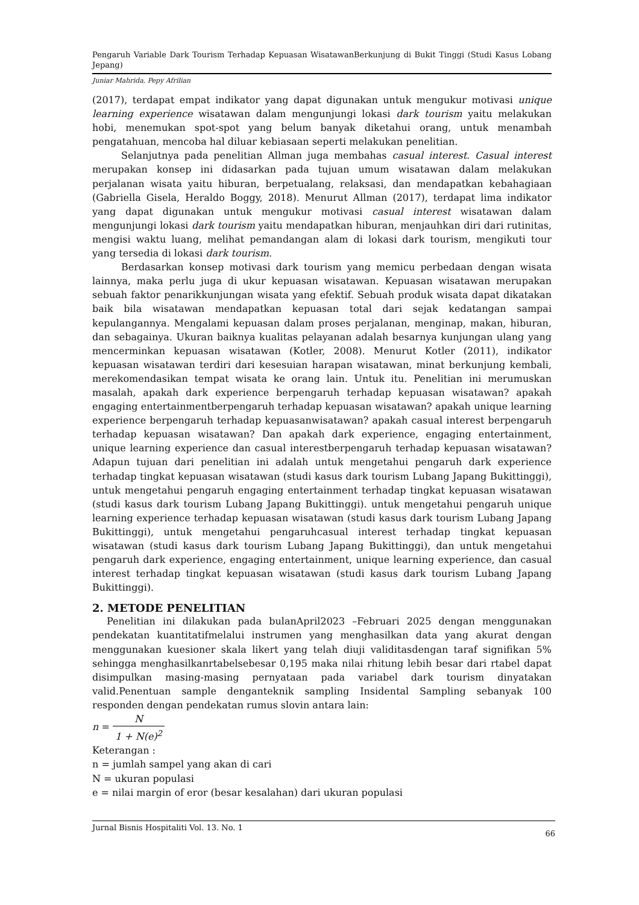Pengaruh Variable Dark Tourism Terhadap Kepuasan WisatawanBerkunjung di Bukit Tinggi (Studi Kasus Lobang Jepang)
Juniar Mahrida, Pepy Afrilian
(2017), terdapat empat indikator yang dapat digunakan untuk mengukur motivasi unique learning experience wisatawan dalam mengunjungi lokasi dark tourism yaitu melakukan hobi, menemukan spot-spot yang belum banyak diketahui orang, untuk menambah pengatahuan, mencoba hal diluar kebiasaan seperti melakukan penelitian.
Selanjutnya pada penelitian Allman juga membahas casual interest. Casual interest merupakan konsep ini didasarkan pada tujuan umum wisatawan dalam melakukan perjalanan wisata yaitu hiburan, berpetualang, relaksasi, dan mendapatkan kebahagiaan (Gabriella Gisela, Heraldo Boggy, 2018). Menurut Allman (2017), terdapat lima indikator yang dapat digunakan untuk mengukur motivasi casual interest wisatawan dalam mengunjungi lokasi dark tourism yaitu mendapatkan hiburan, menjauhkan diri dari rutinitas, mengisi waktu luang, melihat pemandangan alam di lokasi dark tourism, mengikuti tour yang tersedia di lokasi dark tourism.
Berdasarkan konsep motivasi dark tourism yang memicu perbedaan dengan wisata lainnya, maka perlu juga di ukur kepuasan wisatawan. Kepuasan wisatawan merupakan sebuah faktor penarikkunjungan wisata yang efektif. Sebuah produk wisata dapat dikatakan baik bila wisatawan mendapatkan kepuasan total dari sejak kedatangan sampai kepulangannya. Mengalami kepuasan dalam proses perjalanan, menginap, makan, hiburan, dan sebagainya. Ukuran baiknya kualitas pelayanan adalah besarnya kunjungan ulang yang mencerminkan kepuasan wisatawan (Kotler, 2008). Menurut Kotler (2011), indikator kepuasan wisatawan terdiri dari kesesuian harapan wisatawan, minat berkunjung kembali, merekomendasikan tempat wisata ke orang lain. Untuk itu. Penelitian ini merumuskan masalah, apakah dark experience berpengaruh terhadap kepuasan wisatawan? apakah engaging entertainmentberpengaruh terhadap kepuasan wisatawan? apakah unique learning experience berpengaruh terhadap kepuasanwisatawan? apakah casual interest berpengaruh terhadap kepuasan wisatawan? Dan apakah dark experience, engaging entertainment, unique learning experience dan casual interestberpengaruh terhadap kepuasan wisatawan? Adapun tujuan dari penelitian ini adalah untuk mengetahui pengaruh dark experience terhadap tingkat kepuasan wisatawan (studi kasus dark tourism Lubang Japang Bukittinggi), untuk mengetahui pengaruh engaging entertainment terhadap tingkat kepuasan wisatawan (studi kasus dark tourism Lubang Japang Bukittinggi). untuk mengetahui pengaruh unique learning experience terhadap kepuasan wisatawan (studi kasus dark tourism Lubang Japang Bukittinggi), untuk mengetahui pengaruhcasual interest terhadap tingkat kepuasan wisatawan (studi kasus dark tourism Lubang Japang Bukittinggi), dan untuk mengetahui pengaruh dark experience, engaging entertainment, unique learning experience, dan casual interest terhadap tingkat kepuasan wisatawan (studi kasus dark tourism Lubang Japang Bukittinggi).
2. METODE PENELITIAN
Penelitian ini dilakukan pada bulanApril2023 –Februari 2025 dengan menggunakan pendekatan kuantitatifmelalui instrumen yang menghasilkan data yang akurat dengan menggunakan kuesioner skala likert yang telah diuji validitasdengan taraf signifikan 5% sehingga menghasilkanrtabelsebesar 0,195 maka nilai rhitung lebih besar dari rtabel dapat disimpulkan masing-masing pernyataan pada variabel dark tourism dinyatakan valid.Penentuan sample denganteknik sampling Insidental Sampling sebanyak 100 responden dengan pendekatan rumus slovin antara lain:
n = N 1 + N(e)<sup>2</sup>
Keterangan :
n = jumlah sampel yang akan di cari
N = ukuran populasi
e = nilai margin of eror (besar kesalahan) dari ukuran populasi
Jurnal Bisnis Hospitaliti Vol. 13. No. 1 66